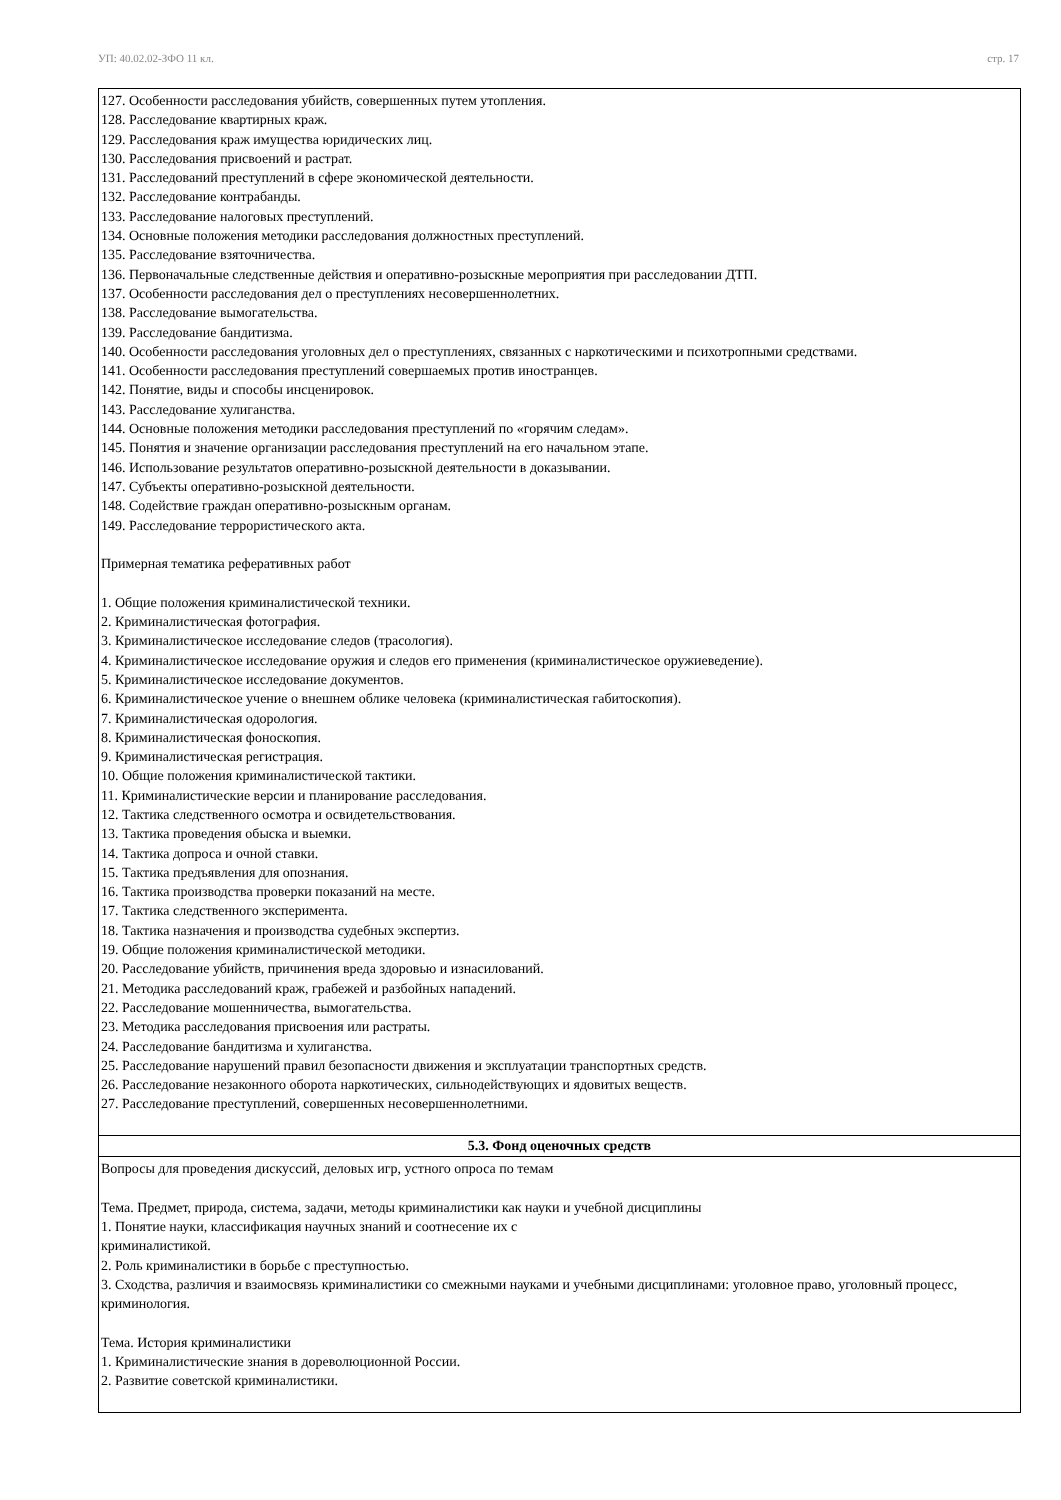УП: 40.02.02-ЗФО 11 кл. стр. 17
| 127. Особенности расследования убийств, совершенных путем утопления. 128. Расследование квартирных краж. 129. Расследования краж имущества юридических лиц. 130. Расследования присвоений и растрат. 131. Расследований преступлений в сфере экономической деятельности. 132. Расследование контрабанды. 133. Расследование налоговых преступлений. 134. Основные положения методики расследования должностных преступлений. 135. Расследование взяточничества. 136. Первоначальные следственные действия и оперативно-розыскные мероприятия при расследовании ДТП. 137. Особенности расследования дел о преступлениях несовершеннолетних. 138. Расследование вымогательства. 139. Расследование бандитизма. 140. Особенности расследования уголовных дел о преступлениях, связанных с наркотическими и психотропными средствами. 141. Особенности расследования преступлений совершаемых против иностранцев. 142. Понятие, виды и способы инсценировок. 143. Расследование хулиганства. 144. Основные положения методики расследования преступлений по «горячим следам». 145. Понятия и значение организации расследования преступлений на его начальном этапе. 146. Использование результатов оперативно-розыскной деятельности в доказывании. 147. Субъекты оперативно-розыскной деятельности. 148. Содействие граждан оперативно-розыскным органам. 149. Расследование террористического акта. Примерная тематика реферативных работ 1. Общие положения криминалистической техники. 2. Криминалистическая фотография. 3. Криминалистическое исследование следов (трасология). 4. Криминалистическое исследование оружия и следов его применения (криминалистическое оружиеведение). 5. Криминалистическое исследование документов. 6. Криминалистическое учение о внешнем облике человека (криминалистическая габитоскопия). 7. Криминалистическая одорология. 8. Криминалистическая фоноскопия. 9. Криминалистическая регистрация. 10. Общие положения криминалистической тактики. 11. Криминалистические версии и планирование расследования. 12. Тактика следственного осмотра и освидетельствования. 13. Тактика проведения обыска и выемки. 14. Тактика допроса и очной ставки. 15. Тактика предъявления для опознания. 16. Тактика производства проверки показаний на месте. 17. Тактика следственного эксперимента. 18. Тактика назначения и производства судебных экспертиз. 19. Общие положения криминалистической методики. 20. Расследование убийств, причинения вреда здоровью и изнасилований. 21. Методика расследований краж, грабежей и разбойных нападений. 22. Расследование мошенничества, вымогательства. 23. Методика расследования присвоения или растраты. 24. Расследование бандитизма и хулиганства. 25. Расследование нарушений правил безопасности движения и эксплуатации транспортных средств. 26. Расследование незаконного оборота наркотических, сильнодействующих и ядовитых веществ. 27. Расследование преступлений, совершенных несовершеннолетними. |
| 5.3. Фонд оценочных средств |
| Вопросы для проведения дискуссий, деловых игр, устного опроса по темам Тема. Предмет, природа, система, задачи, методы криминалистики как науки и учебной дисциплины 1. Понятие науки, классификация научных знаний и соотнесение их с криминалистикой. 2. Роль криминалистики в борьбе с преступностью. 3. Сходства, различия и взаимосвязь криминалистики со смежными науками и учебными дисциплинами: уголовное право, уголовный процесс, криминология. Тема. История криминалистики 1. Криминалистические знания в дореволюционной России. 2. Развитие советской криминалистики. |